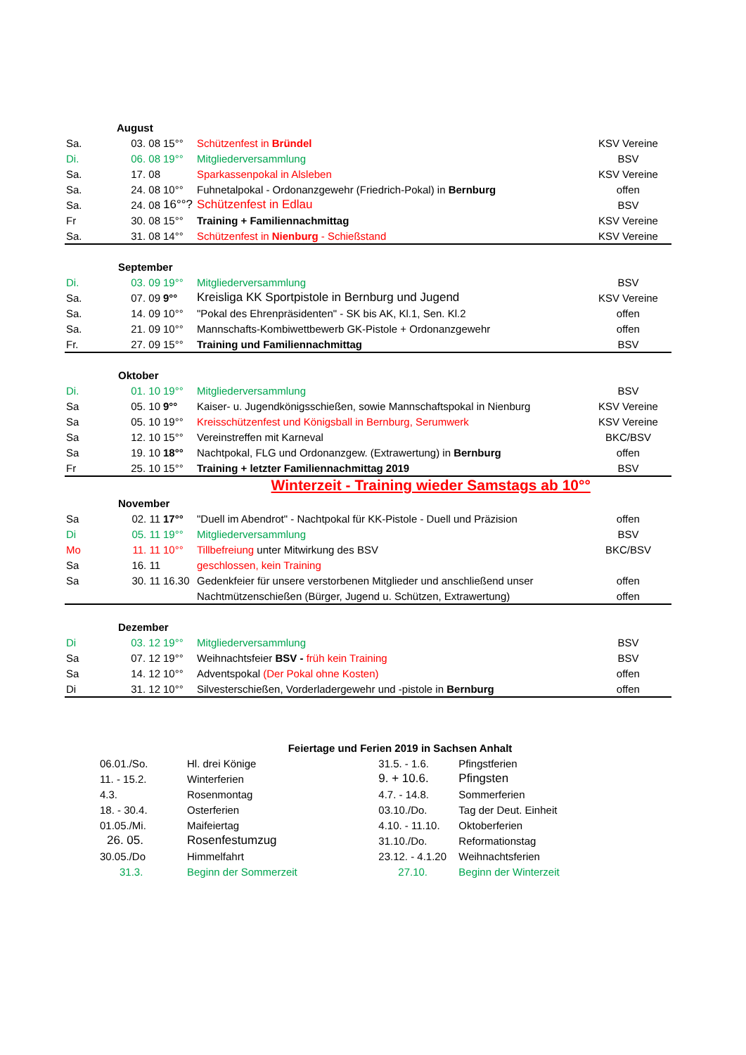| | August | | | | |
| Sa. | 03. 08 | 15°° | Schützenfest in Bründel | KSV Vereine | |
| Di. | 06. 08 | 19°° | Mitgliederversammlung | BSV | |
| Sa. | 17. 08 | | Sparkassenpokal in Alsleben | KSV Vereine | |
| Sa. | 24. 08 | 10°° | Fuhnetalpokal - Ordonanzgewehr (Friedrich-Pokal) in Bernburg | offen | |
| Sa. | 24. 08 | 16°°? | Schützenfest in Edlau | BSV | |
| Fr | 30. 08 | 15°° | Training + Familiennachmittag | KSV Vereine | |
| Sa. | 31. 08 | 14°° | Schützenfest in Nienburg - Schießstand | KSV Vereine | |
| | September | | | | |
| Di. | 03. 09 | 19°° | Mitgliederversammlung | BSV | |
| Sa. | 07. 09 | 9°° | Kreisliga KK Sportpistole in Bernburg und Jugend | KSV Vereine | |
| Sa. | 14. 09 | 10°° | "Pokal des Ehrenpräsidenten" - SK bis AK, Kl.1, Sen. Kl.2 | offen | |
| Sa. | 21. 09 | 10°° | Mannschafts-Kombiwettbewerb GK-Pistole + Ordonanzgewehr | offen | |
| Fr. | 27. 09 | 15°° | Training und Familiennachmittag | BSV | |
| | Oktober | | | | |
| Di. | 01. 10 | 19°° | Mitgliederversammlung | BSV | |
| Sa | 05. 10 | 9°° | Kaiser- u. Jugendkönigsschießen, sowie Mannschaftspokal in Nienburg | KSV Vereine | |
| Sa | 05. 10 | 19°° | Kreisschützenfest und Königsball in Bernburg, Serumwerk | KSV Vereine | |
| Sa | 12. 10 | 15°° | Vereinstreffen mit Karneval | BKC/BSV | |
| Sa | 19. 10 | 18°° | Nachtpokal, FLG und Ordonanzgew. (Extrawertung) in Bernburg | offen | |
| Fr | 25. 10 | 15°° | Training + letzter Familiennachmittag 2019 | BSV | |
| Winterzeit - Training wieder Samstags ab 10°° | | | | | |
| | November | | | | |
| Sa | 02. 11 | 17°° | "Duell im Abendrot" - Nachtpokal für KK-Pistole - Duell und Präzision | offen | |
| Di | 05. 11 | 19°° | Mitgliederversammlung | BSV | |
| Mo | 11. 11 | 10°° | Tillbefreiung unter Mitwirkung des BSV | BKC/BSV | |
| Sa | 16. 11 | | geschlossen, kein Training | | |
| Sa | 30. 11 | 16.30 | Gedenkfeier für unsere verstorbenen Mitglieder und anschließend unser | offen | |
| | | | Nachtmützenschießen (Bürger, Jugend u. Schützen, Extrawertung) | offen | |
| | Dezember | | | | |
| Di | 03. 12 | 19°° | Mitgliederversammlung | BSV | |
| Sa | 07. 12 | 19°° | Weihnachtsfeier BSV - früh kein Training | BSV | |
| Sa | 14. 12 | 10°° | Adventspokal (Der Pokal ohne Kosten) | offen | |
| Di | 31. 12 | 10°° | Silvesterschießen, Vorderladergewehr und -pistole in Bernburg | offen | |
| Feiertage und Ferien 2019 in Sachsen Anhalt | | | |
| 06.01./So. | Hl. drei Könige | 31.5. - 1.6. | Pfingstferien |
| 11. - 15.2. | Winterferien | 9. + 10.6. | Pfingsten |
| 4.3. | Rosenmontag | 4.7. - 14.8. | Sommerferien |
| 18. - 30.4. | Osterferien | 03.10./Do. | Tag der Deut. Einheit |
| 01.05./Mi. | Maifeiertag | 4.10. - 11.10. | Oktoberferien |
| 26. 05. | Rosenfestumzug | 31.10./Do. | Reformationstag |
| 30.05./Do | Himmelfahrt | 23.12. - 4.1.20 | Weihnachtsferien |
| 31.3. | Beginn der Sommerzeit | 27.10. | Beginn der Winterzeit |